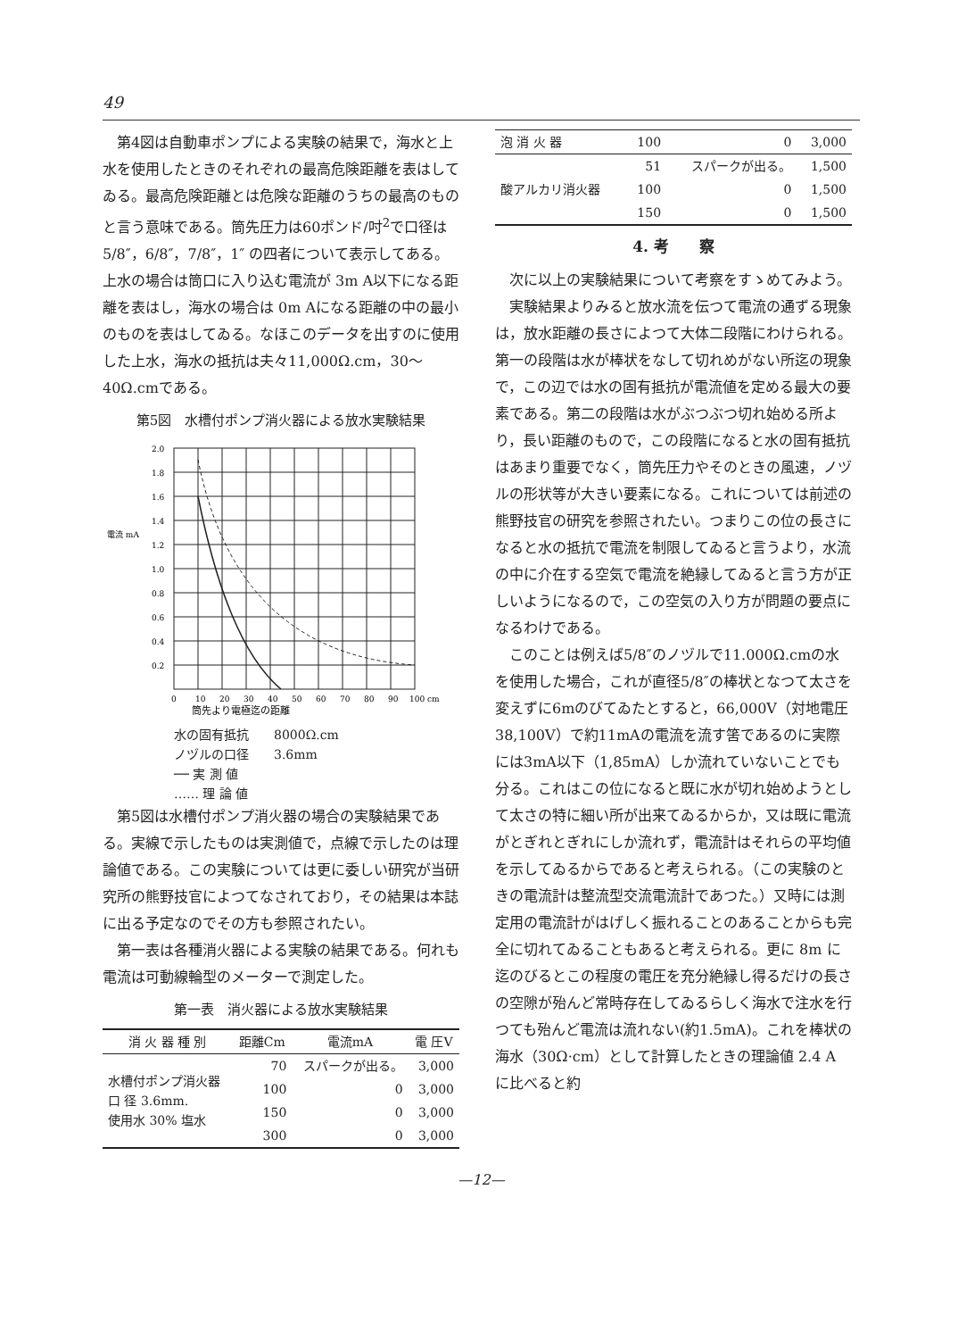49
第4図は自動車ポンプによる実験の結果で，海水と上水を使用したときのそれぞれの最高危険距離を表はしてゐる。最高危険距離とは危険な距離のうちの最高のものと言う意味である。筒先圧力は60ポンド/吋<sup>2</sup>で口径は 5/8″，6/8″，7/8″，1″ の四者について表示してある。上水の場合は筒口に入り込む電流が 3m A以下になる距離を表はし，海水の場合は 0m Aになる距離の中の最小のものを表はしてゐる。なほこのデータを出すのに使用した上水，海水の抵抗は夫々11,000Ω.cm，30〜40Ω.cmである。
第5図　水槽付ポンプ消火器による放水実験結果
電流 mA
2.0
1.8
1.6
1.4
1.2
1.0
0.8
0.6
0.4
0.2
0
10
20
30
40
50
60
70
80
90
100 cm
筒先より電極迄の距離
水の固有抵抗　　8000Ω.cm
ノヅルの口径　　3.6mm
── 実 測 値
…… 理 論 値
第5図は水槽付ポンプ消火器の場合の実験結果である。実線で示したものは実測値で，点線で示したのは理論値である。この実験については更に委しい研究が当研究所の熊野技官によつてなされており，その結果は本誌に出る予定なのでその方も参照されたい。
第一表は各種消火器による実験の結果である。何れも電流は可動線輪型のメーターで測定した。
第一表　消火器による放水実験結果
| 消 火 器 種 別 | 距離Cm | 電流mA | 電 圧V |
| --- | --- | --- | --- |
| 水槽付ポンプ消火器 口 径 3.6mm. 使用水 30% 塩水 | 70 | スパークが出る。 | 3,000 |
| | 100 | 0 | 3,000 |
| | 150 | 0 | 3,000 |
| | 300 | 0 | 3,000 |
| 泡 消 火 器 | 100 | 0 | 3,000 |
| 酸アルカリ消火器 | 51 | スパークが出る。 | 1,500 |
| | 100 | 0 | 1,500 |
| | 150 | 0 | 1,500 |
4. 考　　察
次に以上の実験結果について考察をすゝめてみよう。
実験結果よりみると放水流を伝つて電流の通ずる現象は，放水距離の長さによつて大体二段階にわけられる。第一の段階は水が棒状をなして切れめがない所迄の現象で，この辺では水の固有抵抗が電流値を定める最大の要素である。第二の段階は水がぶつぶつ切れ始める所より，長い距離のもので，この段階になると水の固有抵抗はあまり重要でなく，筒先圧力やそのときの風速，ノヅルの形状等が大きい要素になる。これについては前述の熊野技官の研究を参照されたい。つまりこの位の長さになると水の抵抗で電流を制限してゐると言うより，水流の中に介在する空気で電流を絶縁してゐると言う方が正しいようになるので，この空気の入り方が問題の要点になるわけである。
このことは例えば5/8″のノヅルで11.000Ω.cmの水を使用した場合，これが直径5/8″の棒状となつて太さを変えずに6mのびてゐたとすると，66,000V（対地電圧38,100V）で約11mAの電流を流す筈であるのに実際には3mA以下（1,85mA）しか流れていないことでも分る。これはこの位になると既に水が切れ始めようとして太さの特に細い所が出来てゐるからか，又は既に電流がとぎれとぎれにしか流れず，電流計はそれらの平均値を示してゐるからであると考えられる。（この実験のときの電流計は整流型交流電流計であつた。）又時には測定用の電流計がはげしく振れることのあることからも完全に切れてゐることもあると考えられる。更に 8m に迄のびるとこの程度の電圧を充分絶縁し得るだけの長さの空隙が殆んど常時存在してゐるらしく海水で注水を行つても殆んど電流は流れない(約1.5mA)。これを棒状の海水（30Ω·cm）として計算したときの理論値 2.4 A に比べると約
—12—